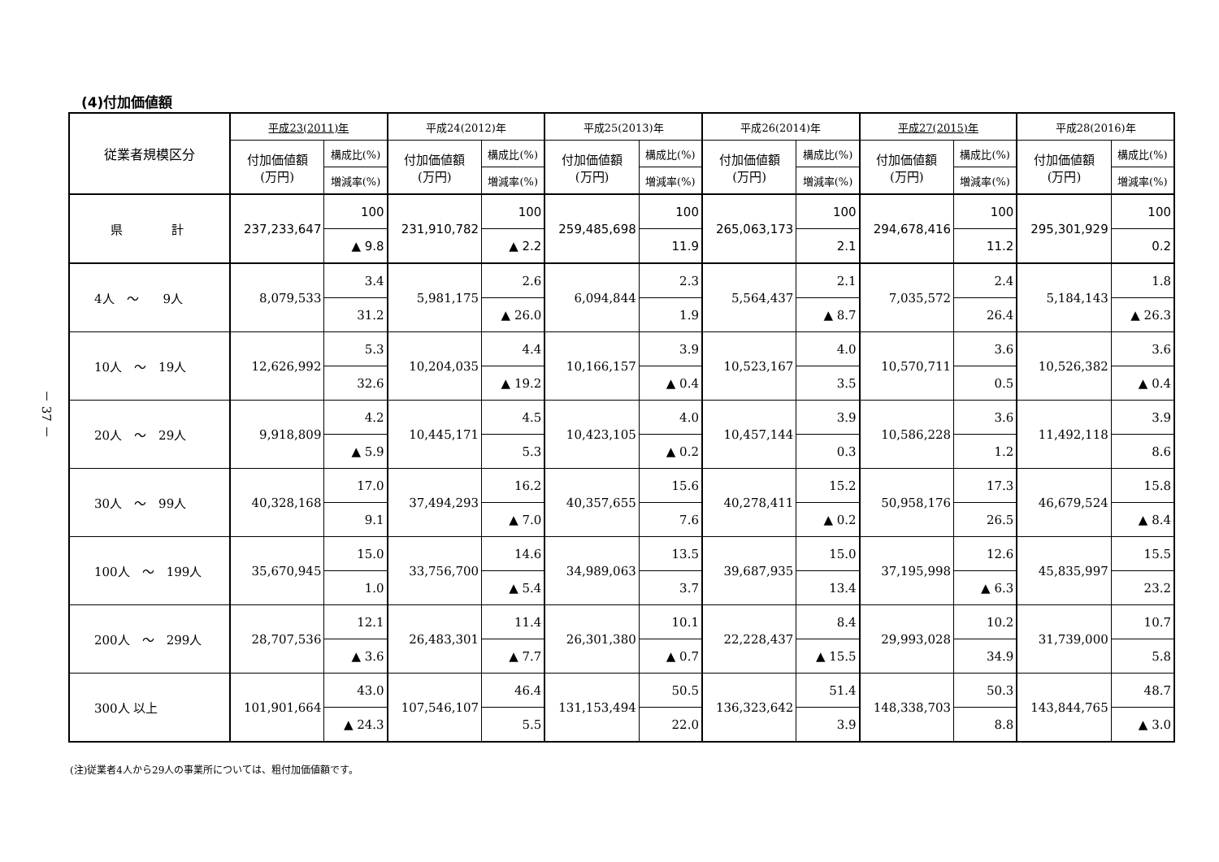－ 37 －
(4)付加価値額
| 従業者規模区分 | 平成23(2011)年 | | 平成24(2012)年 | | 平成25(2013)年 | | 平成26(2014)年 | | 平成27(2015)年 | | 平成28(2016)年 | |
| --- | --- | --- | --- | --- | --- | --- | --- | --- | --- | --- | --- | --- |
| | 付加価値額 (万円) | 構成比(%) | 付加価値額 (万円) | 構成比(%) | 付加価値額 (万円) | 構成比(%) | 付加価値額 (万円) | 構成比(%) | 付加価値額 (万円) | 構成比(%) | 付加価値額 (万円) | 構成比(%) |
| | | 増減率(%) | | 増減率(%) | | 増減率(%) | | 増減率(%) | | 増減率(%) | | 増減率(%) |
| 県 計 | 237,233,647 | 100 | 231,910,782 | 100 | 259,485,698 | 100 | 265,063,173 | 100 | 294,678,416 | 100 | 295,301,929 | 100 |
| | | ▲ 9.8 | | ▲ 2.2 | | 11.9 | | 2.1 | | 11.2 | | 0.2 |
| 4人 ～ 9人 | 8,079,533 | 3.4 | 5,981,175 | 2.6 | 6,094,844 | 2.3 | 5,564,437 | 2.1 | 7,035,572 | 2.4 | 5,184,143 | 1.8 |
| | | 31.2 | | ▲ 26.0 | | 1.9 | | ▲ 8.7 | | 26.4 | | ▲ 26.3 |
| 10人 ～ 19人 | 12,626,992 | 5.3 | 10,204,035 | 4.4 | 10,166,157 | 3.9 | 10,523,167 | 4.0 | 10,570,711 | 3.6 | 10,526,382 | 3.6 |
| | | 32.6 | | ▲ 19.2 | | ▲ 0.4 | | 3.5 | | 0.5 | | ▲ 0.4 |
| 20人 ～ 29人 | 9,918,809 | 4.2 | 10,445,171 | 4.5 | 10,423,105 | 4.0 | 10,457,144 | 3.9 | 10,586,228 | 3.6 | 11,492,118 | 3.9 |
| | | ▲ 5.9 | | 5.3 | | ▲ 0.2 | | 0.3 | | 1.2 | | 8.6 |
| 30人 ～ 99人 | 40,328,168 | 17.0 | 37,494,293 | 16.2 | 40,357,655 | 15.6 | 40,278,411 | 15.2 | 50,958,176 | 17.3 | 46,679,524 | 15.8 |
| | | 9.1 | | ▲ 7.0 | | 7.6 | | ▲ 0.2 | | 26.5 | | ▲ 8.4 |
| 100人 ～ 199人 | 35,670,945 | 15.0 | 33,756,700 | 14.6 | 34,989,063 | 13.5 | 39,687,935 | 15.0 | 37,195,998 | 12.6 | 45,835,997 | 15.5 |
| | | 1.0 | | ▲ 5.4 | | 3.7 | | 13.4 | | ▲ 6.3 | | 23.2 |
| 200人 ～ 299人 | 28,707,536 | 12.1 | 26,483,301 | 11.4 | 26,301,380 | 10.1 | 22,228,437 | 8.4 | 29,993,028 | 10.2 | 31,739,000 | 10.7 |
| | | ▲ 3.6 | | ▲ 7.7 | | ▲ 0.7 | | ▲ 15.5 | | 34.9 | | 5.8 |
| 300人 以上 | 101,901,664 | 43.0 | 107,546,107 | 46.4 | 131,153,494 | 50.5 | 136,323,642 | 51.4 | 148,338,703 | 50.3 | 143,844,765 | 48.7 |
| | | ▲ 24.3 | | 5.5 | | 22.0 | | 3.9 | | 8.8 | | ▲ 3.0 |
(注)従業者4人から29人の事業所については、粗付加価値額です。